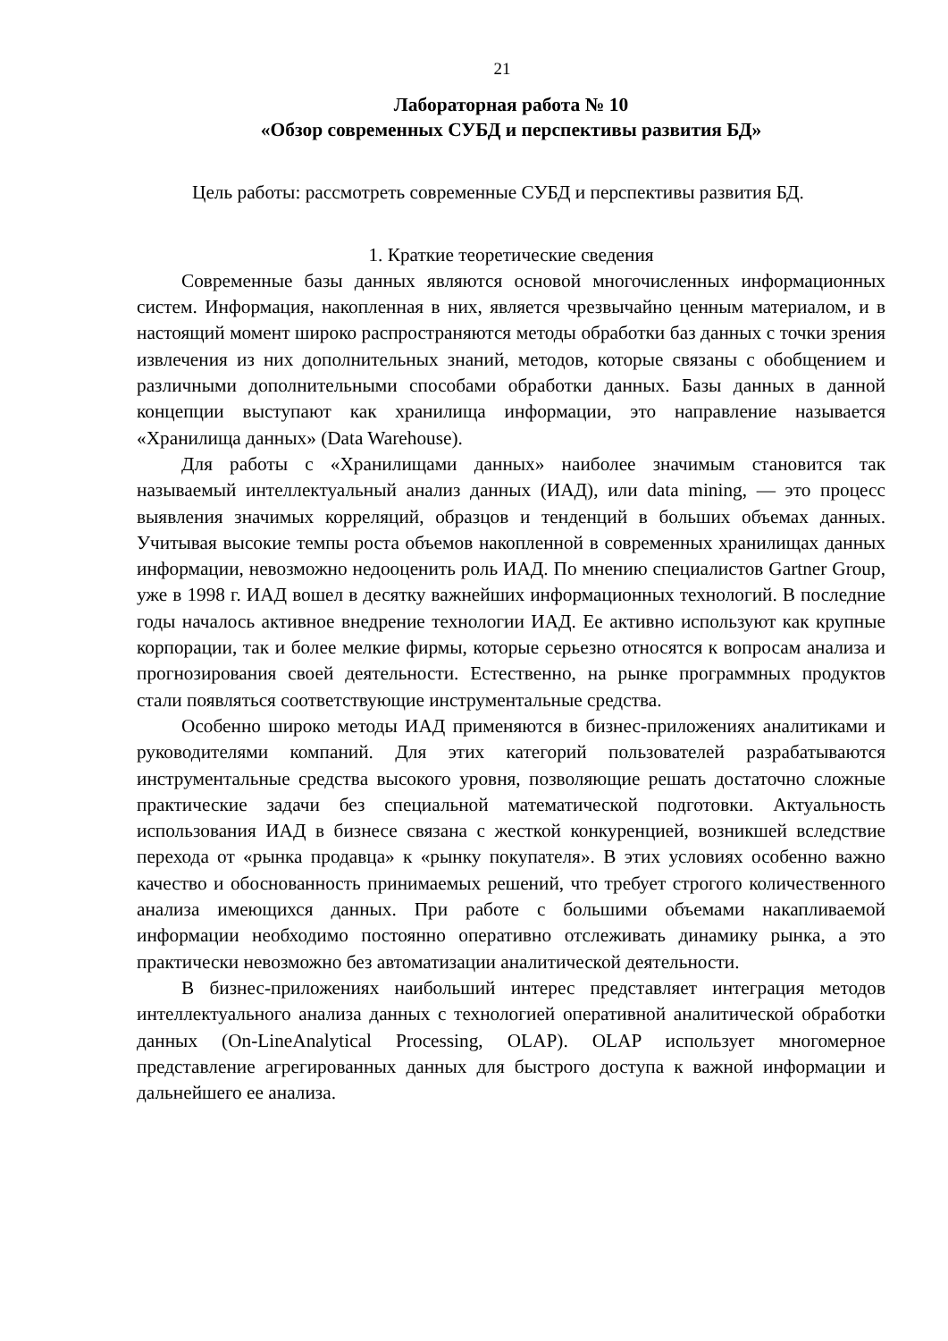21
Лабораторная работа № 10
«Обзор современных СУБД и перспективы развития БД»
Цель работы: рассмотреть современные СУБД и перспективы развития БД.
1. Краткие теоретические сведения
Современные базы данных являются основой многочисленных информационных систем. Информация, накопленная в них, является чрезвычайно ценным материалом, и в настоящий момент широко распространяются методы обработки баз данных с точки зрения извлечения из них дополнительных знаний, методов, которые связаны с обобщением и различными дополнительными способами обработки данных. Базы данных в данной концепции выступают как хранилища информации, это направление называется «Хранилища данных» (Data Warehouse).
Для работы с «Хранилищами данных» наиболее значимым становится так называемый интеллектуальный анализ данных (ИАД), или data mining, — это процесс выявления значимых корреляций, образцов и тенденций в больших объемах данных. Учитывая высокие темпы роста объемов накопленной в современных хранилищах данных информации, невозможно недооценить роль ИАД. По мнению специалистов Gartner Group, уже в 1998 г. ИАД вошел в десятку важнейших информационных технологий. В последние годы началось активное внедрение технологии ИАД. Ее активно используют как крупные корпорации, так и более мелкие фирмы, которые серьезно относятся к вопросам анализа и прогнозирования своей деятельности. Естественно, на рынке программных продуктов стали появляться соответствующие инструментальные средства.
Особенно широко методы ИАД применяются в бизнес-приложениях аналитиками и руководителями компаний. Для этих категорий пользователей разрабатываются инструментальные средства высокого уровня, позволяющие решать достаточно сложные практические задачи без специальной математической подготовки. Актуальность использования ИАД в бизнесе связана с жесткой конкуренцией, возникшей вследствие перехода от «рынка продавца» к «рынку покупателя». В этих условиях особенно важно качество и обоснованность принимаемых решений, что требует строгого количественного анализа имеющихся данных. При работе с большими объемами накапливаемой информации необходимо постоянно оперативно отслеживать динамику рынка, а это практически невозможно без автоматизации аналитической деятельности.
В бизнес-приложениях наибольший интерес представляет интеграция методов интеллектуального анализа данных с технологией оперативной аналитической обработки данных (On-LineAnalytical Processing, OLAP). OLAP использует многомерное представление агрегированных данных для быстрого доступа к важной информации и дальнейшего ее анализа.